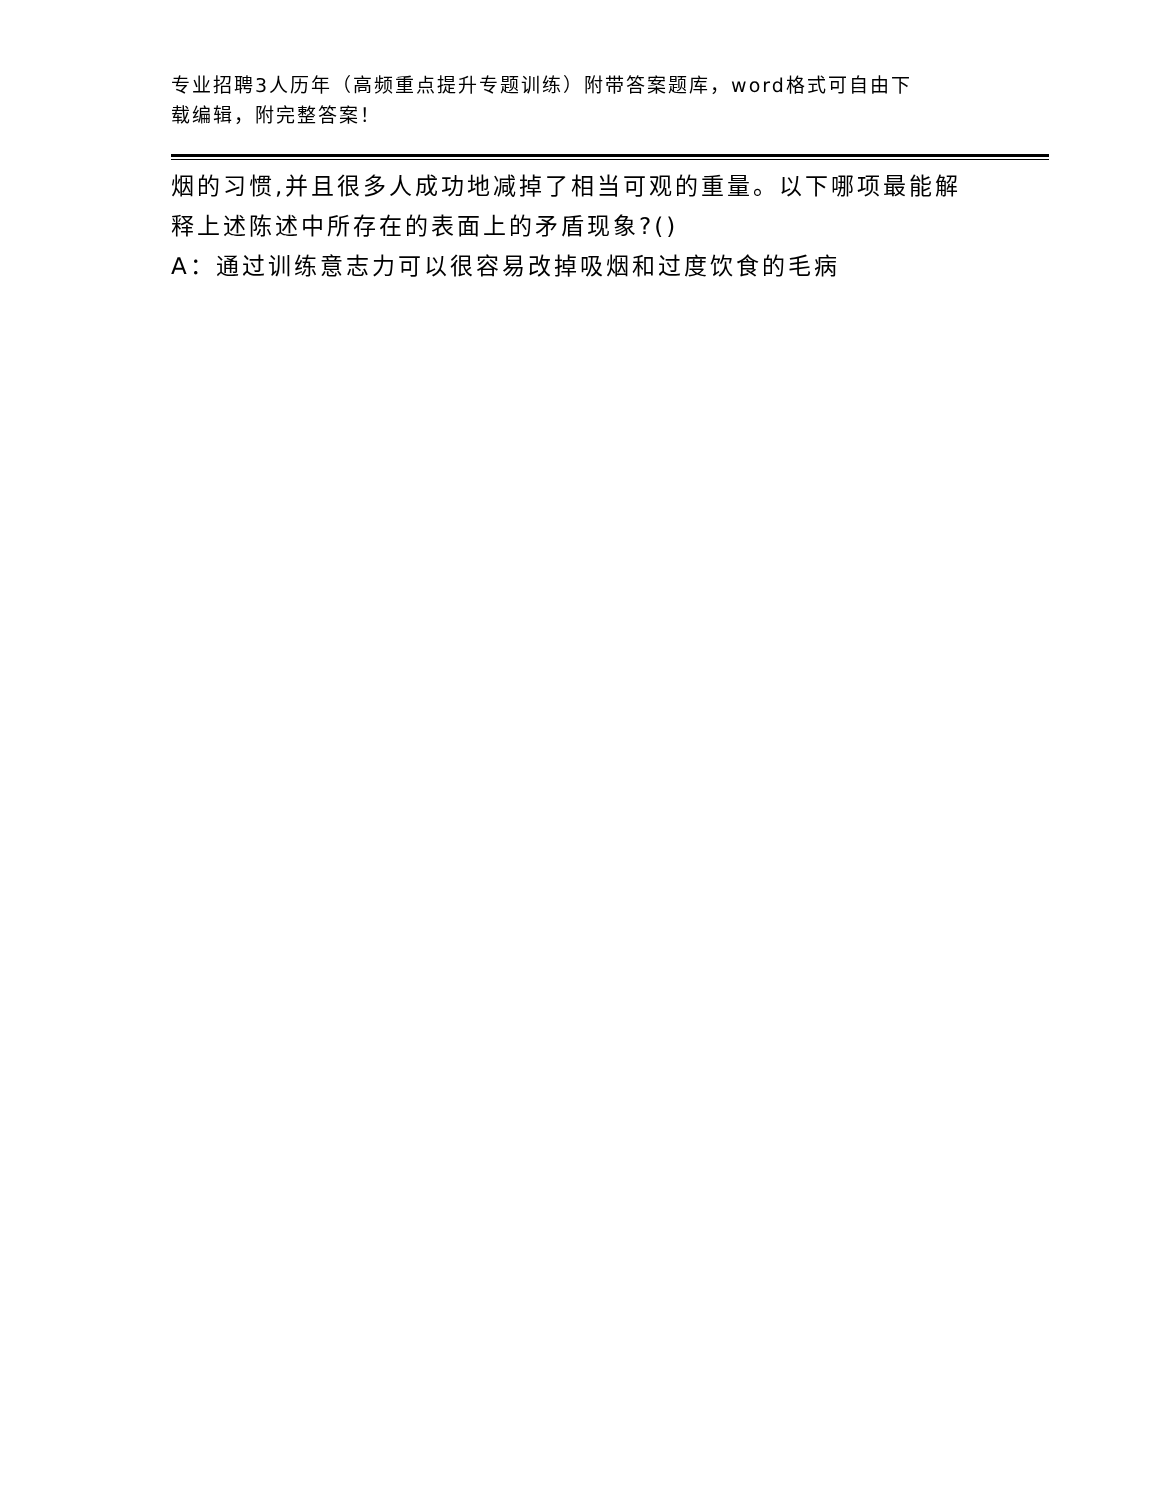专业招聘3人历年（高频重点提升专题训练）附带答案题库，word格式可自由下
载编辑，附完整答案！
烟的习惯,并且很多人成功地减掉了相当可观的重量。以下哪项最能解
释上述陈述中所存在的表面上的矛盾现象?()
A：通过训练意志力可以很容易改掉吸烟和过度饮食的毛病